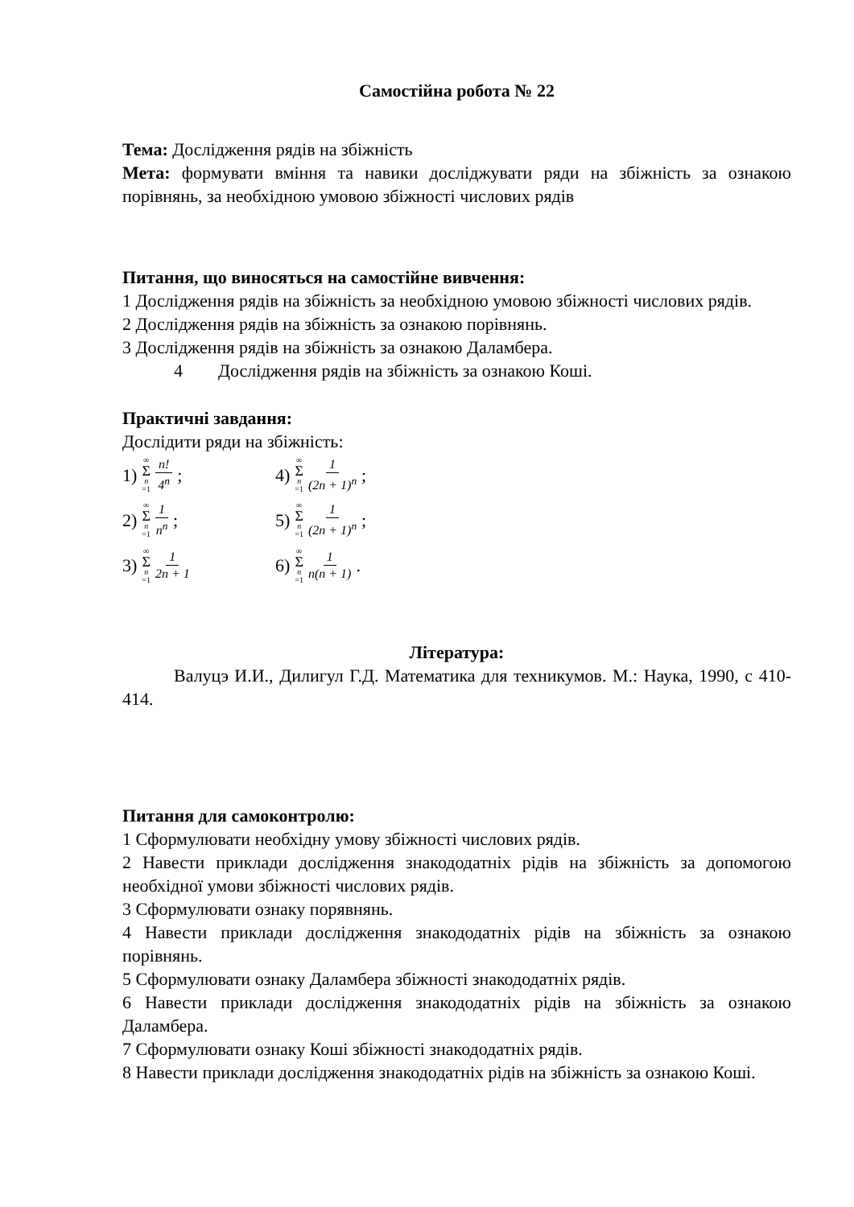Самостійна робота № 22
Тема: Дослідження рядів на збіжність
Мета: формувати вміння та навики досліджувати ряди на збіжність за ознакою порівнянь, за необхідною умовою збіжності числових рядів
Питання, що виносяться на самостійне вивчення:
1 Дослідження рядів на збіжність за необхідною умовою збіжності числових рядів.
2 Дослідження рядів на збіжність за ознакою порівнянь.
3 Дослідження рядів на збіжність за ознакою Даламбера.
4 Дослідження рядів на збіжність за ознакою Коші.
Практичні завдання:
Дослідити ряди на збіжність:
1) ∞ Σ n =1 n! 4<sup>n</sup>;
4) ∞ Σ n =1 1 (2n + 1)<sup>n</sup>;
2) ∞ Σ n =1 1 n<sup>n</sup>;
5) ∞ Σ n =1 1 (2n + 1)<sup>n</sup>;
3) ∞ Σ n =1 1 2n + 1
6) ∞ Σ n =1 1 n(n + 1).
Література:
Валуцэ И.И., Дилигул Г.Д. Математика для техникумов. М.: Наука, 1990, с 410-414.
Питання для самоконтролю:
1 Сформулювати необхідну умову збіжності числових рядів.
2 Навести приклади дослідження знакододатніх рідів на збіжність за допомогою необхідної умови збіжності числових рядів.
3 Сформулювати ознаку порявнянь.
4 Навести приклади дослідження знакододатніх рідів на збіжність за ознакою порівнянь.
5 Сформулювати ознаку Даламбера збіжності знакододатніх рядів.
6 Навести приклади дослідження знакододатніх рідів на збіжність за ознакою Даламбера.
7 Сформулювати ознаку Коші збіжності знакододатніх рядів.
8 Навести приклади дослідження знакододатніх рідів на збіжність за ознакою Коші.